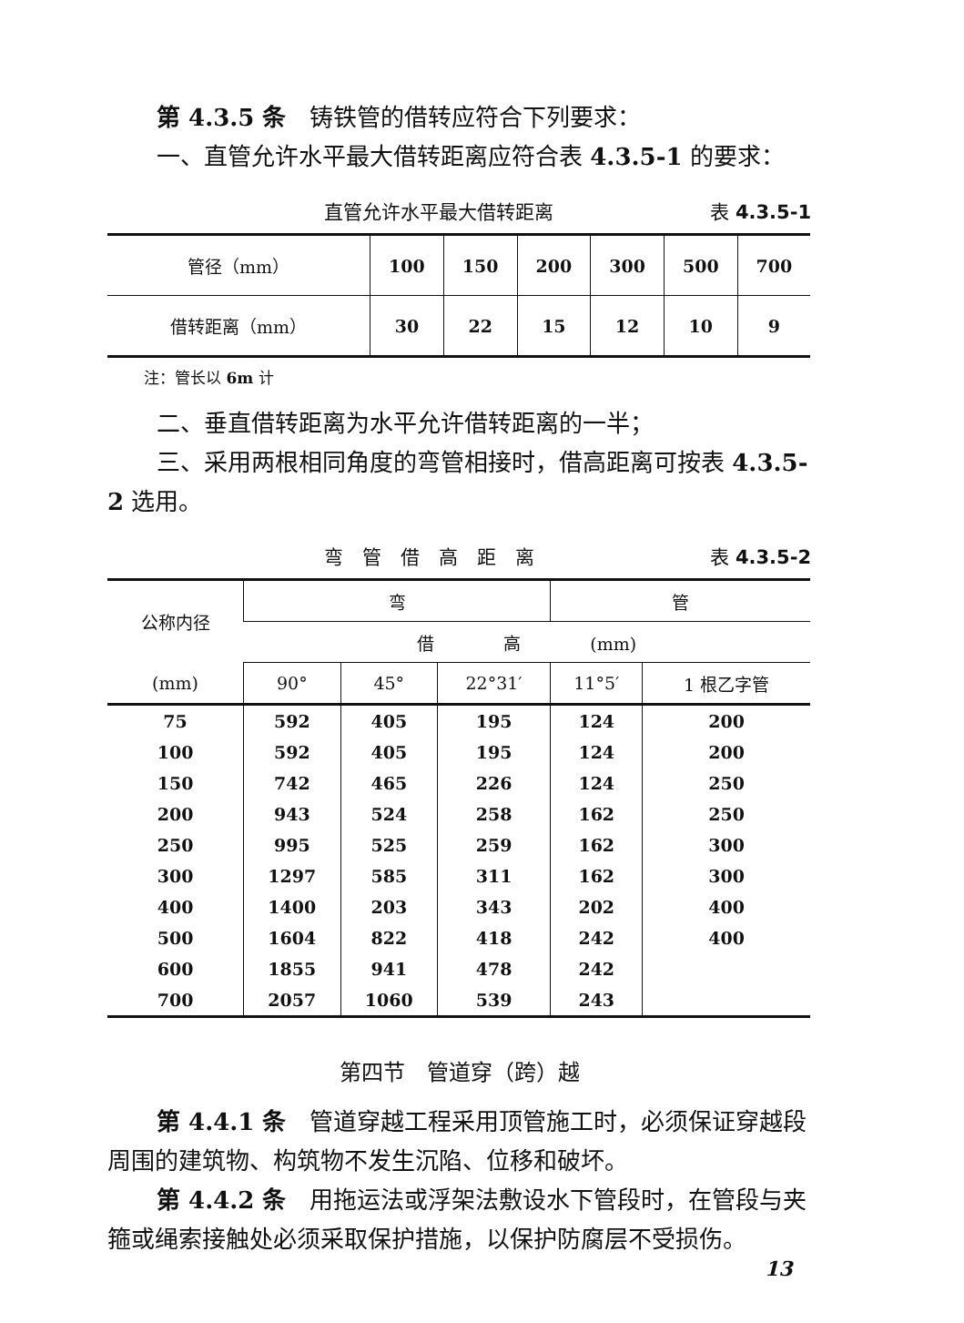第 4.3.5 条　铸铁管的借转应符合下列要求：
一、直管允许水平最大借转距离应符合表 4.3.5-1 的要求：
直管允许水平最大借转距离 表 4.3.5-1
| 管径（mm） | 100 | 150 | 200 | 300 | 500 | 700 |
| 借转距离（mm） | 30 | 22 | 15 | 12 | 10 | 9 |
注：管长以 6m 计
二、垂直借转距离为水平允许借转距离的一半；
三、采用两根相同角度的弯管相接时，借高距离可按表 4.3.5-2 选用。
弯　管　借　高　距　离 表 4.3.5-2
| 公称内径 | 弯 | | | 管 | |
| --- | --- | --- | --- | --- | --- |
| | 借 高 (mm) | | | | |
| (mm) | 90° | 45° | 22°31′ | 11°5′ | 1 根乙字管 |
| 75 | 592 | 405 | 195 | 124 | 200 |
| 100 | 592 | 405 | 195 | 124 | 200 |
| 150 | 742 | 465 | 226 | 124 | 250 |
| 200 | 943 | 524 | 258 | 162 | 250 |
| 250 | 995 | 525 | 259 | 162 | 300 |
| 300 | 1297 | 585 | 311 | 162 | 300 |
| 400 | 1400 | 203 | 343 | 202 | 400 |
| 500 | 1604 | 822 | 418 | 242 | 400 |
| 600 | 1855 | 941 | 478 | 242 | |
| 700 | 2057 | 1060 | 539 | 243 | |
第四节　管道穿（跨）越
第 4.4.1 条　管道穿越工程采用顶管施工时，必须保证穿越段周围的建筑物、构筑物不发生沉陷、位移和破坏。
第 4.4.2 条　用拖运法或浮架法敷设水下管段时，在管段与夹箍或绳索接触处必须采取保护措施，以保护防腐层不受损伤。
13